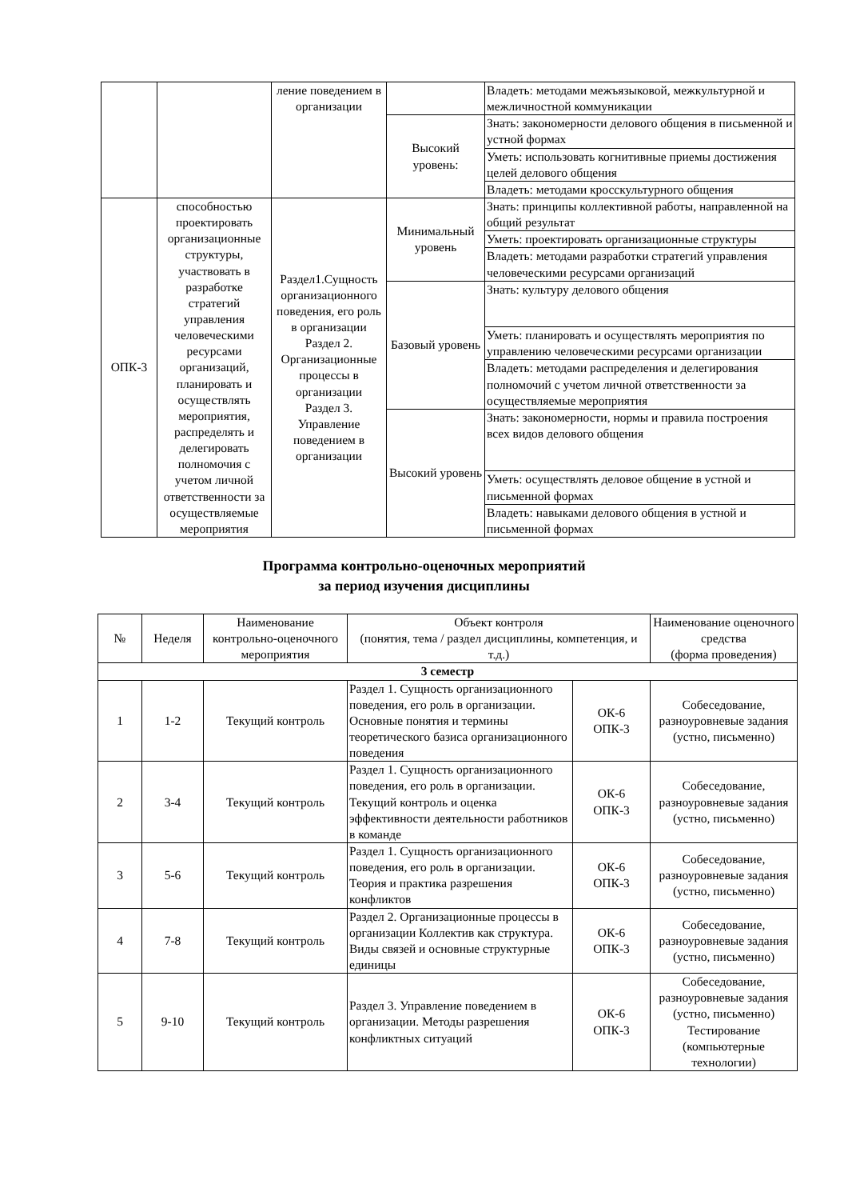| | | ление поведением в организации | | Владеть: методами межъязыковой, межкультурной и межличностной коммуникации |
| | | | Высокий уровень: | Знать: закономерности делового общения в письменной и устной формах |
| | | | | Уметь: использовать когнитивные приемы достижения целей делового общения |
| | | | | Владеть: методами кросскультурного общения |
| ОПК-3 | способностью проектировать организационные структуры, участвовать в разработке стратегий управления человеческими ресурсами организаций, планировать и осуществлять мероприятия, распределять и делегировать полномочия с учетом личной ответственности за осуществляемые мероприятия | Раздел1.Сущность организационного поведения, его роль в организации Раздел 2. Организационные процессы в организации Раздел 3. Управление поведением в организации | Минимальный уровень | Знать: принципы коллективной работы, направленной на общий результат |
| | | | | Уметь: проектировать организационные структуры |
| | | | | Владеть: методами разработки стратегий управления человеческими ресурсами организаций |
| | | | Базовый уровень | Знать: культуру делового общения |
| | | | | Уметь: планировать и осуществлять мероприятия по управлению человеческими ресурсами организации |
| | | | | Владеть: методами распределения и делегирования полномочий с учетом личной ответственности за осуществляемые мероприятия |
| | | | Высокий уровень | Знать: закономерности, нормы и правила построения всех видов делового общения |
| | | | | Уметь: осуществлять деловое общение в устной и письменной формах |
| | | | | Владеть: навыками делового общения в устной и письменной формах |
Программа контрольно-оценочных мероприятий
за период изучения дисциплины
| № | Неделя | Наименование контрольно-оценочного мероприятия | Объект контроля (понятия, тема / раздел дисциплины, компетенция, и т.д.) | | Наименование оценочного средства (форма проведения) |
| --- | --- | --- | --- | --- | --- |
| 3 семестр | | | | | |
| 1 | 1-2 | Текущий контроль | Раздел 1. Сущность организационного поведения, его роль в организации. Основные понятия и термины теоретического базиса организационного поведения | ОК-6 ОПК-3 | Собеседование, разноуровневые задания (устно, письменно) |
| 2 | 3-4 | Текущий контроль | Раздел 1. Сущность организационного поведения, его роль в организации. Текущий контроль и оценка эффективности деятельности работников в команде | ОК-6 ОПК-3 | Собеседование, разноуровневые задания (устно, письменно) |
| 3 | 5-6 | Текущий контроль | Раздел 1. Сущность организационного поведения, его роль в организации. Теория и практика разрешения конфликтов | ОК-6 ОПК-3 | Собеседование, разноуровневые задания (устно, письменно) |
| 4 | 7-8 | Текущий контроль | Раздел 2. Организационные процессы в организации Коллектив как структура. Виды связей и основные структурные единицы | ОК-6 ОПК-3 | Собеседование, разноуровневые задания (устно, письменно) |
| 5 | 9-10 | Текущий контроль | Раздел 3. Управление поведением в организации. Методы разрешения конфликтных ситуаций | ОК-6 ОПК-3 | Собеседование, разноуровневые задания (устно, письменно) Тестирование (компьютерные технологии) |